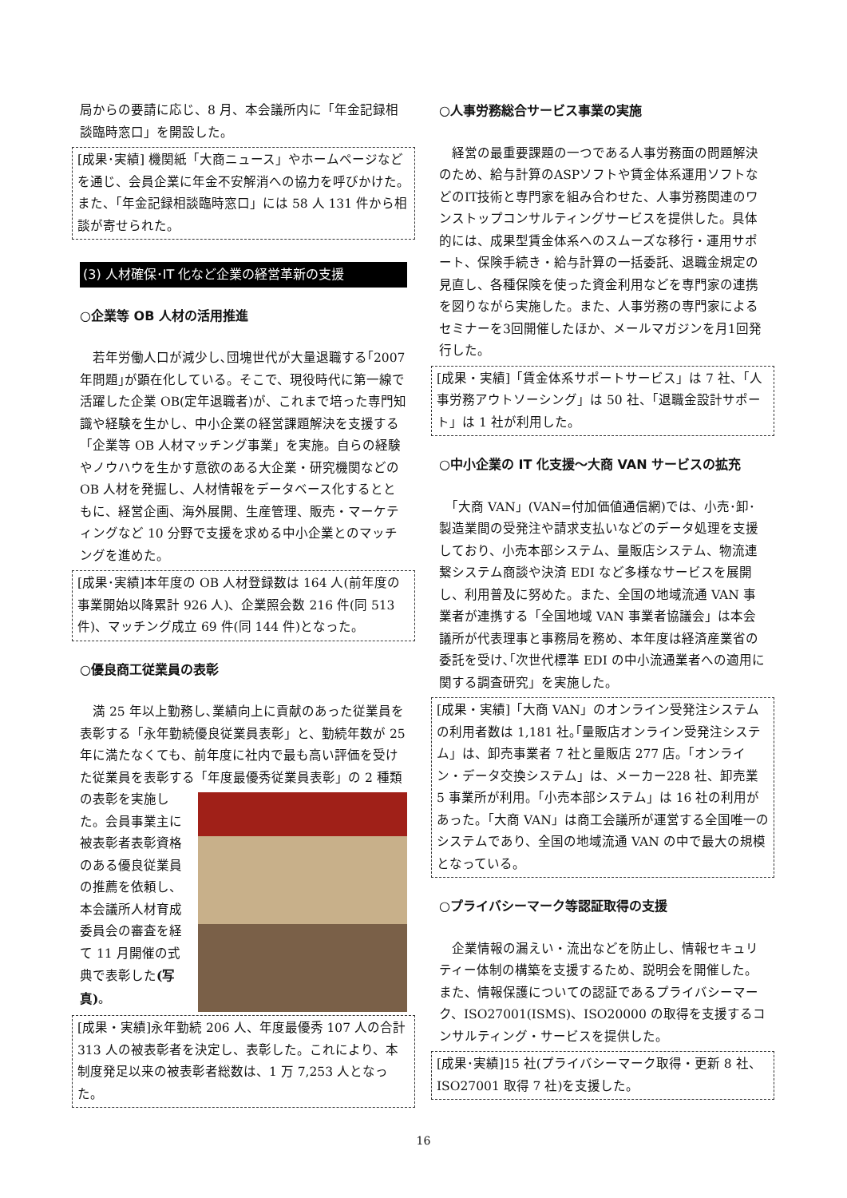局からの要請に応じ、8 月、本会議所内に「年金記録相談臨時窓口」を開設した。
[成果･実績] 機関紙「大商ニュース」やホームページなどを通じ、会員企業に年金不安解消への協力を呼びかけた。また、「年金記録相談臨時窓口」には 58 人 131 件から相談が寄せられた。
(3) 人材確保･IT 化など企業の経営革新の支援
○企業等 OB 人材の活用推進
　若年労働人口が減少し､団塊世代が大量退職する｢2007 年問題｣が顕在化している。そこで、現役時代に第一線で活躍した企業 OB(定年退職者)が、これまで培った専門知識や経験を生かし、中小企業の経営課題解決を支援する「企業等 OB 人材マッチング事業」を実施。自らの経験やノウハウを生かす意欲のある大企業・研究機関などの OB 人材を発掘し、人材情報をデータベース化するとともに、経営企画、海外展開、生産管理、販売・マーケティングなど 10 分野で支援を求める中小企業とのマッチングを進めた。
[成果･実績]本年度の OB 人材登録数は 164 人(前年度の事業開始以降累計 926 人)、企業照会数 216 件(同 513 件)、マッチング成立 69 件(同 144 件)となった。
○優良商工従業員の表彰
　満 25 年以上勤務し､業績向上に貢献のあった従業員を表彰する「永年勤続優良従業員表彰」と、勤続年数が 25 年に満たなくても、前年度に社内で最も高い評価を受けた従業員を表彰する「年度最優秀従業員表彰」の 2 種類 の表彰を実施した。会員事業主に被表彰者表彰資格のある優良従業員の推薦を依頼し、本会議所人材育成委員会の審査を経て 11 月開催の式典で表彰した(写真)。
[成果・実績]永年勤続 206 人、年度最優秀 107 人の合計 313 人の被表彰者を決定し、表彰した。これにより、本制度発足以来の被表彰者総数は、1 万 7,253 人となった。
○人事労務総合サービス事業の実施
　経営の最重要課題の一つである人事労務面の問題解決のため、給与計算のASPソフトや賃金体系運用ソフトなどのIT技術と専門家を組み合わせた、人事労務関連のワンストップコンサルティングサービスを提供した。具体的には、成果型賃金体系へのスムーズな移行・運用サポート、保険手続き・給与計算の一括委託、退職金規定の見直し、各種保険を使った資金利用などを専門家の連携を図りながら実施した。また、人事労務の専門家によるセミナーを3回開催したほか、メールマガジンを月1回発行した。
[成果・実績]「賃金体系サポートサービス」は 7 社、「人事労務アウトソーシング」は 50 社、「退職金設計サポート」は 1 社が利用した。
○中小企業の IT 化支援～大商 VAN サービスの拡充
　「大商 VAN」(VAN=付加価値通信網)では、小売･卸･製造業間の受発注や請求支払いなどのデータ処理を支援しており、小売本部システム、量販店システム、物流連繋システム商談や決済 EDI など多様なサービスを展開し、利用普及に努めた。また、全国の地域流通 VAN 事業者が連携する「全国地域 VAN 事業者協議会」は本会議所が代表理事と事務局を務め、本年度は経済産業省の委託を受け､｢次世代標準 EDI の中小流通業者への適用に関する調査研究」を実施した。
[成果・実績]「大商 VAN」のオンライン受発注システムの利用者数は 1,181 社｡｢量販店オンライン受発注システム」は、卸売事業者 7 社と量販店 277 店。「オンライン・データ交換システム」は、メーカー228 社、卸売業 5 事業所が利用。「小売本部システム」は 16 社の利用があった。｢大商 VAN」は商工会議所が運営する全国唯一のシステムであり、全国の地域流通 VAN の中で最大の規模となっている。
○プライバシーマーク等認証取得の支援
　企業情報の漏えい・流出などを防止し、情報セキュリティー体制の構築を支援するため、説明会を開催した。また、情報保護についての認証であるプライバシーマーク、ISO27001(ISMS)、ISO20000 の取得を支援するコンサルティング・サービスを提供した。
[成果･実績]15 社(プライバシーマーク取得・更新 8 社、ISO27001 取得 7 社)を支援した。
16